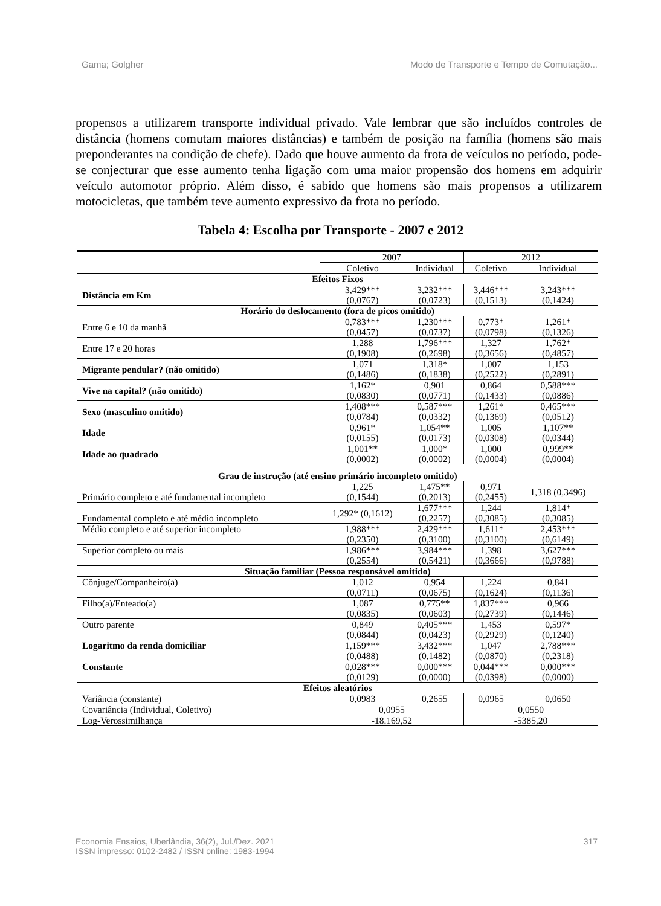Gama; Golgher Modo de Transporte e Tempo de Comutação...
propensos a utilizarem transporte individual privado. Vale lembrar que são incluídos controles de distância (homens comutam maiores distâncias) e também de posição na família (homens são mais preponderantes na condição de chefe). Dado que houve aumento da frota de veículos no período, pode-se conjecturar que esse aumento tenha ligação com uma maior propensão dos homens em adquirir veículo automotor próprio. Além disso, é sabido que homens são mais propensos a utilizarem motocicletas, que também teve aumento expressivo da frota no período.
Tabela 4: Escolha por Transporte - 2007 e 2012
| | 2007 | | 2012 | |
| | Coletivo | Individual | Coletivo | Individual |
| Efeitos Fixos | | | | |
| Distância em Km | 3,429*** (0,0767) | 3,232*** (0,0723) | 3,446*** (0,1513) | 3,243*** (0,1424) |
| Horário do deslocamento (fora de picos omitido) | | | | |
| Entre 6 e 10 da manhã | 0,783*** (0,0457) | 1,230*** (0,0737) | 0,773* (0,0798) | 1,261* (0,1326) |
| Entre 17 e 20 horas | 1,288 (0,1908) | 1,796*** (0,2698) | 1,327 (0,3656) | 1,762* (0,4857) |
| Migrante pendular? (não omitido) | 1,071 (0,1486) | 1,318* (0,1838) | 1,007 (0,2522) | 1,153 (0,2891) |
| Vive na capital? (não omitido) | 1,162* (0,0830) | 0,901 (0,0771) | 0,864 (0,1433) | 0,588*** (0,0886) |
| Sexo (masculino omitido) | 1,408*** (0,0784) | 0,587*** (0,0332) | 1,261* (0,1369) | 0,465*** (0,0512) |
| Idade | 0,961* (0,0155) | 1,054** (0,0173) | 1,005 (0,0308) | 1,107** (0,0344) |
| Idade ao quadrado | 1,001** (0,0002) | 1,000* (0,0002) | 1,000 (0,0004) | 0,999** (0,0004) |
| Grau de instrução (até ensino primário incompleto omitido) | | | | |
| Primário completo e até fundamental incompleto | 1,225 (0,1544) | 1,475** (0,2013) | 0,971 (0,2455) | 1,318 (0,3496) |
| Fundamental completo e até médio incompleto | 1,292* (0,1612) | 1,677*** (0,2257) | 1,244 (0,3085) | 1,814* (0,3085) |
| Médio completo e até superior incompleto | 1,988*** (0,2350) | 2,429*** (0,3100) | 1,611* (0,3100) | 2,453*** (0,6149) |
| Superior completo ou mais | 1,986*** (0,2554) | 3,984*** (0,5421) | 1,398 (0,3666) | 3,627*** (0,9788) |
| Situação familiar (Pessoa responsável omitido) | | | | |
| Cônjuge/Companheiro(a) | 1,012 (0,0711) | 0,954 (0,0675) | 1,224 (0,1624) | 0,841 (0,1136) |
| Filho(a)/Enteado(a) | 1,087 (0,0835) | 0,775** (0,0603) | 1,837*** (0,2739) | 0,966 (0,1446) |
| Outro parente | 0,849 (0,0844) | 0,405*** (0,0423) | 1,453 (0,2929) | 0,597* (0,1240) |
| Logaritmo da renda domiciliar | 1,159*** (0,0488) | 3,432*** (0,1482) | 1,047 (0,0870) | 2,788*** (0,2318) |
| Constante | 0,028*** (0,0129) | 0,000*** (0,0000) | 0,044*** (0,0398) | 0,000*** (0,0000) |
| Efeitos aleatórios | | | | |
| Variância (constante) | 0,0983 | 0,2655 | 0,0965 | 0,0650 |
| Covariância (Individual, Coletivo) | 0,0955 | | 0,0550 | |
| Log-Verossimilhança | -18.169,52 | | -5385,20 | |
Economia Ensaios, Uberlândia, 36(2), Jul./Dez. 2021
ISSN impresso: 0102-2482 / ISSN online: 1983-1994 317